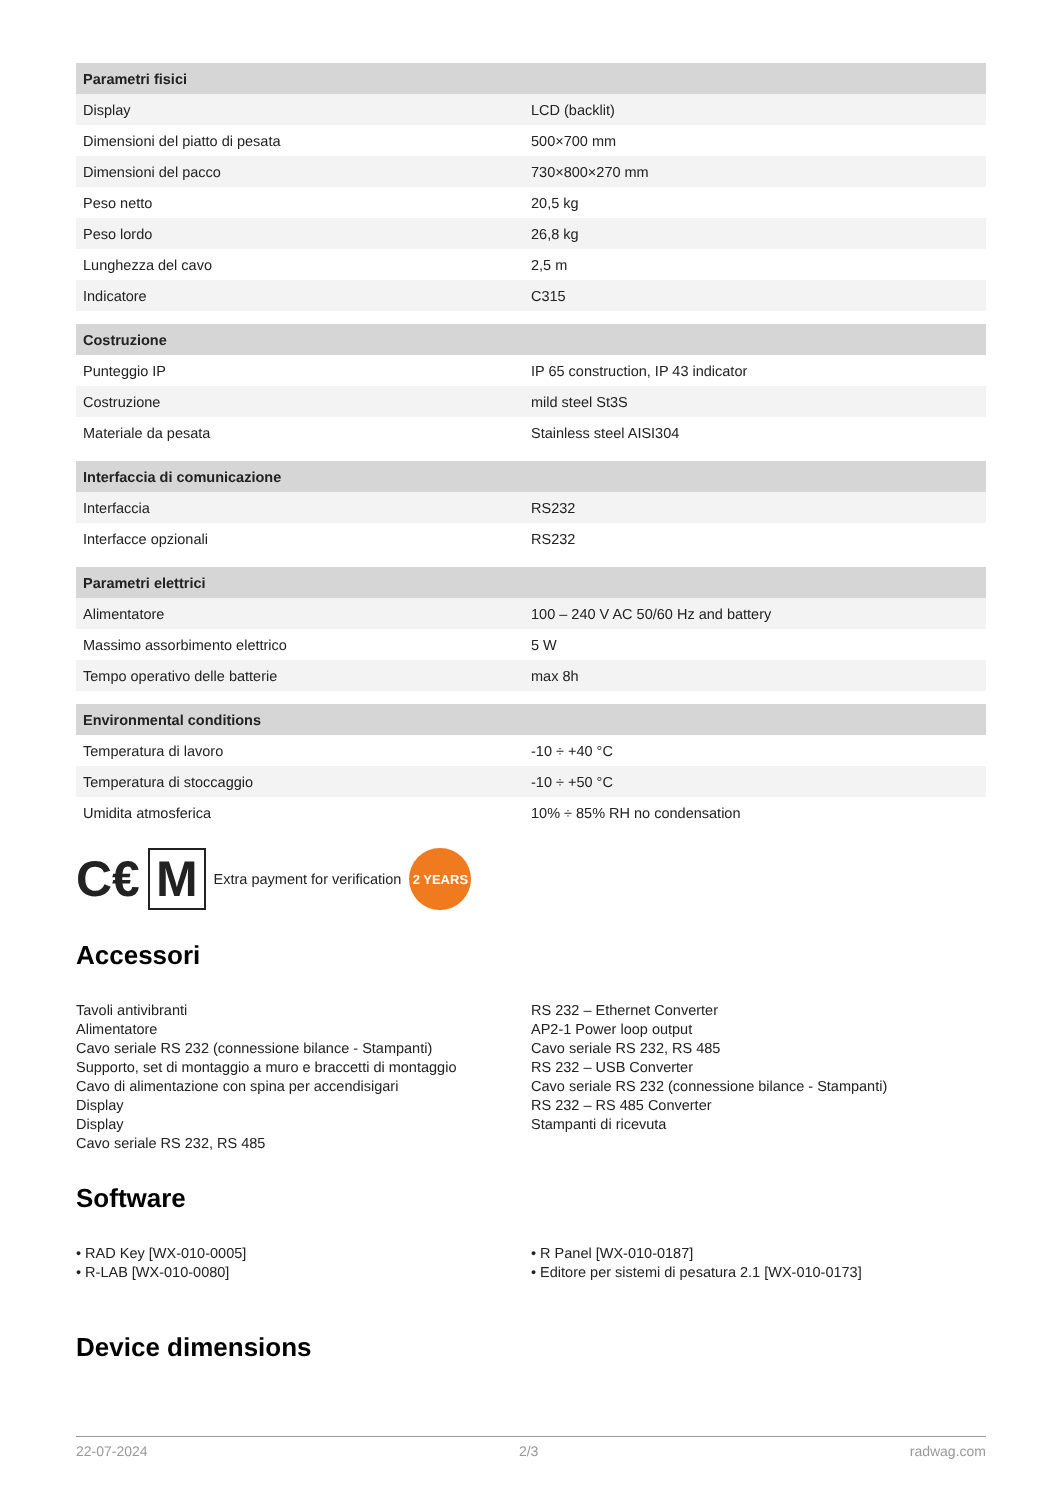| Parametri fisici | |
| --- | --- |
| Display | LCD (backlit) |
| Dimensioni del piatto di pesata | 500×700 mm |
| Dimensioni del pacco | 730×800×270 mm |
| Peso netto | 20,5 kg |
| Peso lordo | 26,8 kg |
| Lunghezza del cavo | 2,5 m |
| Indicatore | C315 |
| Costruzione | |
| Punteggio IP | IP 65 construction, IP 43 indicator |
| Costruzione | mild steel St3S |
| Materiale da pesata | Stainless steel AISI304 |
| Interfaccia di comunicazione | |
| Interfaccia | RS232 |
| Interfacce opzionali | RS232 |
| Parametri elettrici | |
| Alimentatore | 100 – 240 V AC 50/60 Hz and battery |
| Massimo assorbimento elettrico | 5 W |
| Tempo operativo delle batterie | max 8h |
| Environmental conditions | |
| Temperatura di lavoro | -10 ÷ +40 °C |
| Temperatura di stoccaggio | -10 ÷ +50 °C |
| Umidita atmosferica | 10% ÷ 85% RH no condensation |
C€ M Extra payment for verification 2 YEARS
Accessori
Tavoli antivibranti
Alimentatore
Cavo seriale RS 232 (connessione bilance - Stampanti)
Supporto, set di montaggio a muro e braccetti di montaggio
Cavo di alimentazione con spina per accendisigari
Display
Display
Cavo seriale RS 232, RS 485
RS 232 – Ethernet Converter
AP2-1 Power loop output
Cavo seriale RS 232, RS 485
RS 232 – USB Converter
Cavo seriale RS 232 (connessione bilance - Stampanti)
RS 232 – RS 485 Converter
Stampanti di ricevuta
Software
• RAD Key [WX-010-0005]
• R-LAB [WX-010-0080]
• R Panel [WX-010-0187]
• Editore per sistemi di pesatura 2.1 [WX-010-0173]
Device dimensions
22-07-2024 2/3 radwag.com